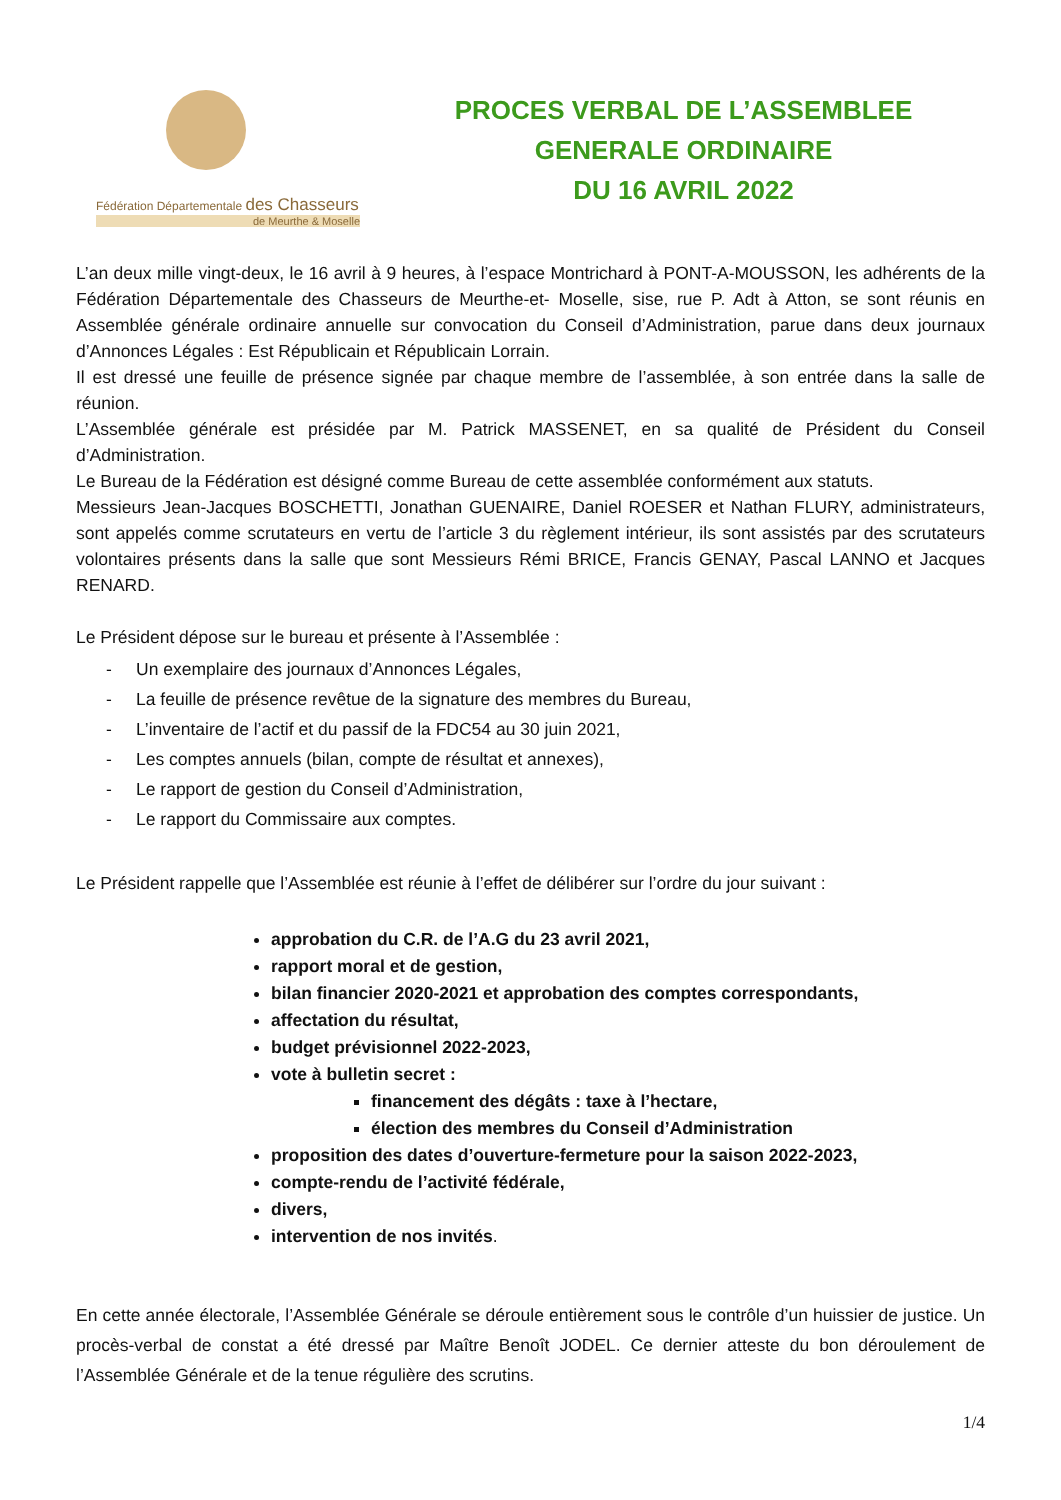Fédération Départementale des Chasseurs
de Meurthe & Moselle
PROCES VERBAL DE L’ASSEMBLEE
GENERALE ORDINAIRE
DU 16 AVRIL 2022
L’an deux mille vingt-deux, le 16 avril à 9 heures, à l’espace Montrichard à PONT-A-MOUSSON, les adhérents de la Fédération Départementale des Chasseurs de Meurthe-et- Moselle, sise, rue P. Adt à Atton, se sont réunis en Assemblée générale ordinaire annuelle sur convocation du Conseil d’Administration, parue dans deux journaux d’Annonces Légales : Est Républicain et Républicain Lorrain.
Il est dressé une feuille de présence signée par chaque membre de l’assemblée, à son entrée dans la salle de réunion.
L’Assemblée générale est présidée par M. Patrick MASSENET, en sa qualité de Président du Conseil d’Administration.
Le Bureau de la Fédération est désigné comme Bureau de cette assemblée conformément aux statuts.
Messieurs Jean-Jacques BOSCHETTI, Jonathan GUENAIRE, Daniel ROESER et Nathan FLURY, administrateurs, sont appelés comme scrutateurs en vertu de l’article 3 du règlement intérieur, ils sont assistés par des scrutateurs volontaires présents dans la salle que sont Messieurs Rémi BRICE, Francis GENAY, Pascal LANNO et Jacques RENARD.
Le Président dépose sur le bureau et présente à l’Assemblée :
- Un exemplaire des journaux d’Annonces Légales,
- La feuille de présence revêtue de la signature des membres du Bureau,
- L’inventaire de l’actif et du passif de la FDC54 au 30 juin 2021,
- Les comptes annuels (bilan, compte de résultat et annexes),
- Le rapport de gestion du Conseil d’Administration,
- Le rapport du Commissaire aux comptes.
Le Président rappelle que l’Assemblée est réunie à l’effet de délibérer sur l’ordre du jour suivant :
approbation du C.R. de l’A.G du 23 avril 2021,
rapport moral et de gestion,
bilan financier 2020-2021 et approbation des comptes correspondants,
affectation du résultat,
budget prévisionnel 2022-2023,
vote à bulletin secret :
financement des dégâts : taxe à l’hectare,
élection des membres du Conseil d’Administration
proposition des dates d’ouverture-fermeture pour la saison 2022-2023,
compte-rendu de l’activité fédérale,
divers,
intervention de nos invités.
En cette année électorale, l’Assemblée Générale se déroule entièrement sous le contrôle d’un huissier de justice. Un procès-verbal de constat a été dressé par Maître Benoît JODEL. Ce dernier atteste du bon déroulement de l’Assemblée Générale et de la tenue régulière des scrutins.
1/4